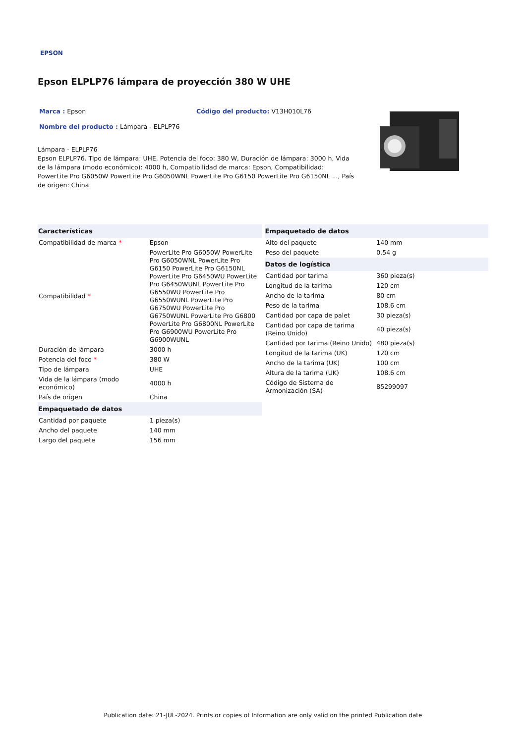EPSON
Epson ELPLP76 lámpara de proyección 380 W UHE
Marca : Epson Código del producto: V13H010L76
Nombre del producto : Lámpara - ELPLP76
Lámpara - ELPLP76
Epson ELPLP76. Tipo de lámpara: UHE, Potencia del foco: 380 W, Duración de lámpara: 3000 h, Vida de la lámpara (modo económico): 4000 h, Compatibilidad de marca: Epson, Compatibilidad: PowerLite Pro G6050W PowerLite Pro G6050WNL PowerLite Pro G6150 PowerLite Pro G6150NL ..., País de origen: China
| Características | |
| --- | --- |
| Compatibilidad de marca * | Epson |
| Compatibilidad * | PowerLite Pro G6050W PowerLite Pro G6050WNL PowerLite Pro G6150 PowerLite Pro G6150NL PowerLite Pro G6450WU PowerLite Pro G6450WUNL PowerLite Pro G6550WU PowerLite Pro G6550WUNL PowerLite Pro G6750WU PowerLite Pro G6750WUNL PowerLite Pro G6800 PowerLite Pro G6800NL PowerLite Pro G6900WU PowerLite Pro G6900WUNL |
| Duración de lámpara | 3000 h |
| Potencia del foco * | 380 W |
| Tipo de lámpara | UHE |
| Vida de la lámpara (modo económico) | 4000 h |
| País de origen | China |
| Empaquetado de datos | |
| Cantidad por paquete | 1 pieza(s) |
| Ancho del paquete | 140 mm |
| Largo del paquete | 156 mm |
| Empaquetado de datos | |
| --- | --- |
| Alto del paquete | 140 mm |
| Peso del paquete | 0.54 g |
| Datos de logística | |
| Cantidad por tarima | 360 pieza(s) |
| Longitud de la tarima | 120 cm |
| Ancho de la tarima | 80 cm |
| Peso de la tarima | 108.6 cm |
| Cantidad por capa de palet | 30 pieza(s) |
| Cantidad por capa de tarima (Reino Unido) | 40 pieza(s) |
| Cantidad por tarima (Reino Unido) | 480 pieza(s) |
| Longitud de la tarima (UK) | 120 cm |
| Ancho de la tarima (UK) | 100 cm |
| Altura de la tarima (UK) | 108.6 cm |
| Código de Sistema de Armonización (SA) | 85299097 |
Publication date: 21-JUL-2024. Prints or copies of Information are only valid on the printed Publication date